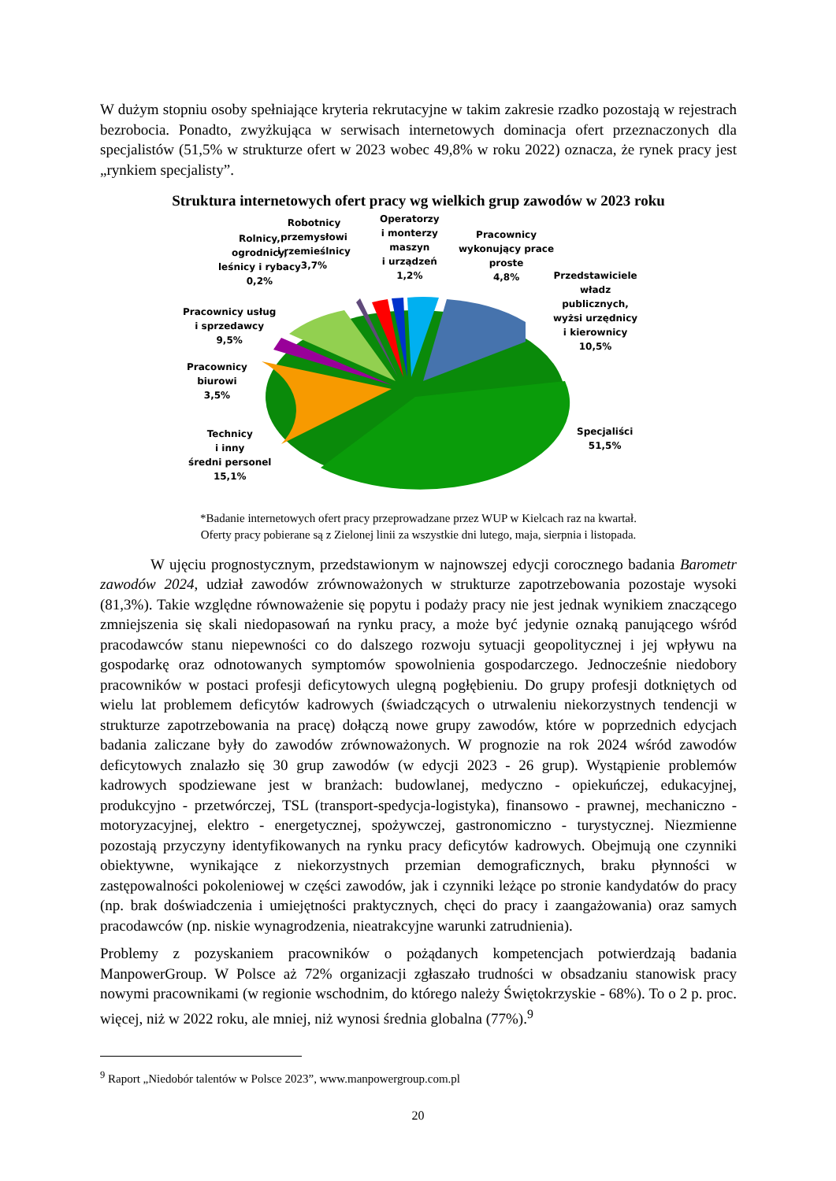W dużym stopniu osoby spełniające kryteria rekrutacyjne w takim zakresie rzadko pozostają w rejestrach bezrobocia. Ponadto, zwyżkująca w serwisach internetowych dominacja ofert przeznaczonych dla specjalistów (51,5% w strukturze ofert w 2023 wobec 49,8% w roku 2022) oznacza, że rynek pracy jest „rynkiem specjalisty”.
Struktura internetowych ofert pracy wg wielkich grup zawodów w 2023 roku
Rolnicy,
ogrodnicy,
leśnicy i rybacy
0,2%
Robotnicy
przemysłowi
i rzemieślnicy
3,7%
Operatorzy
i monterzy
maszyn
i urządzeń
1,2%
Pracownicy
wykonujący prace
proste
4,8%
Przedstawiciele
władz
publicznych,
wyżsi urzędnicy
i kierownicy
10,5%
Pracownicy usług
i sprzedawcy
9,5%
Pracownicy
biurowi
3,5%
Technicy
i inny
średni personel
15,1%
Specjaliści
51,5%
*Badanie internetowych ofert pracy przeprowadzane przez WUP w Kielcach raz na kwartał.
Oferty pracy pobierane są z Zielonej linii za wszystkie dni lutego, maja, sierpnia i listopada.
W ujęciu prognostycznym, przedstawionym w najnowszej edycji corocznego badania Barometr zawodów 2024, udział zawodów zrównoważonych w strukturze zapotrzebowania pozostaje wysoki (81,3%). Takie względne równoważenie się popytu i podaży pracy nie jest jednak wynikiem znaczącego zmniejszenia się skali niedopasowań na rynku pracy, a może być jedynie oznaką panującego wśród pracodawców stanu niepewności co do dalszego rozwoju sytuacji geopolitycznej i jej wpływu na gospodarkę oraz odnotowanych symptomów spowolnienia gospodarczego. Jednocześnie niedobory pracowników w postaci profesji deficytowych ulegną pogłębieniu. Do grupy profesji dotkniętych od wielu lat problemem deficytów kadrowych (świadczących o utrwaleniu niekorzystnych tendencji w strukturze zapotrzebowania na pracę) dołączą nowe grupy zawodów, które w poprzednich edycjach badania zaliczane były do zawodów zrównoważonych. W prognozie na rok 2024 wśród zawodów deficytowych znalazło się 30 grup zawodów (w edycji 2023 - 26 grup). Wystąpienie problemów kadrowych spodziewane jest w branżach: budowlanej, medyczno - opiekuńczej, edukacyjnej, produkcyjno - przetwórczej, TSL (transport-spedycja-logistyka), finansowo - prawnej, mechaniczno - motoryzacyjnej, elektro - energetycznej, spożywczej, gastronomiczno - turystycznej. Niezmienne pozostają przyczyny identyfikowanych na rynku pracy deficytów kadrowych. Obejmują one czynniki obiektywne, wynikające z niekorzystnych przemian demograficznych, braku płynności w zastępowalności pokoleniowej w części zawodów, jak i czynniki leżące po stronie kandydatów do pracy (np. brak doświadczenia i umiejętności praktycznych, chęci do pracy i zaangażowania) oraz samych pracodawców (np. niskie wynagrodzenia, nieatrakcyjne warunki zatrudnienia).
Problemy z pozyskaniem pracowników o pożądanych kompetencjach potwierdzają badania ManpowerGroup. W Polsce aż 72% organizacji zgłaszało trudności w obsadzaniu stanowisk pracy nowymi pracownikami (w regionie wschodnim, do którego należy Świętokrzyskie - 68%). To o 2 p. proc. więcej, niż w 2022 roku, ale mniej, niż wynosi średnia globalna (77%).<sup>9</sup>
<sup>9</sup> Raport „Niedobór talentów w Polsce 2023”, www.manpowergroup.com.pl
20